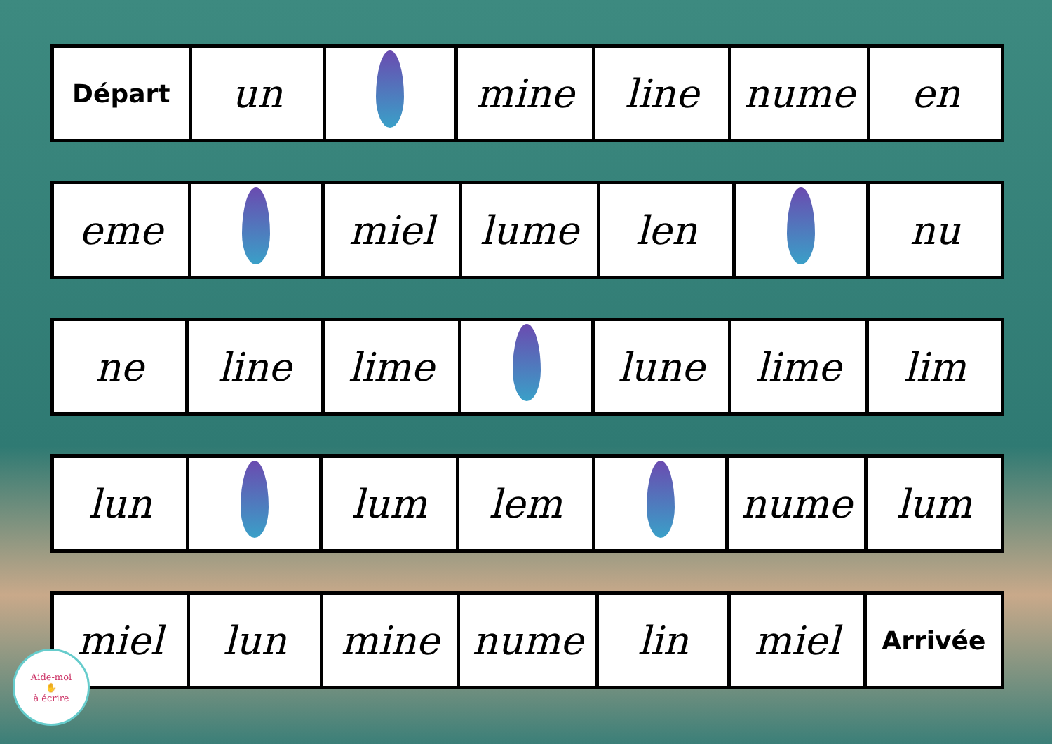| Départ | un | | mine | line | nume | en |
| eme | | miel | lume | len | | nu |
| ne | line | lime | | lune | lime | lim |
| lun | | lum | lem | | nume | lum |
| miel | lun | mine | nume | lin | miel | Arrivée |
Aide-moi
✋
à écrire